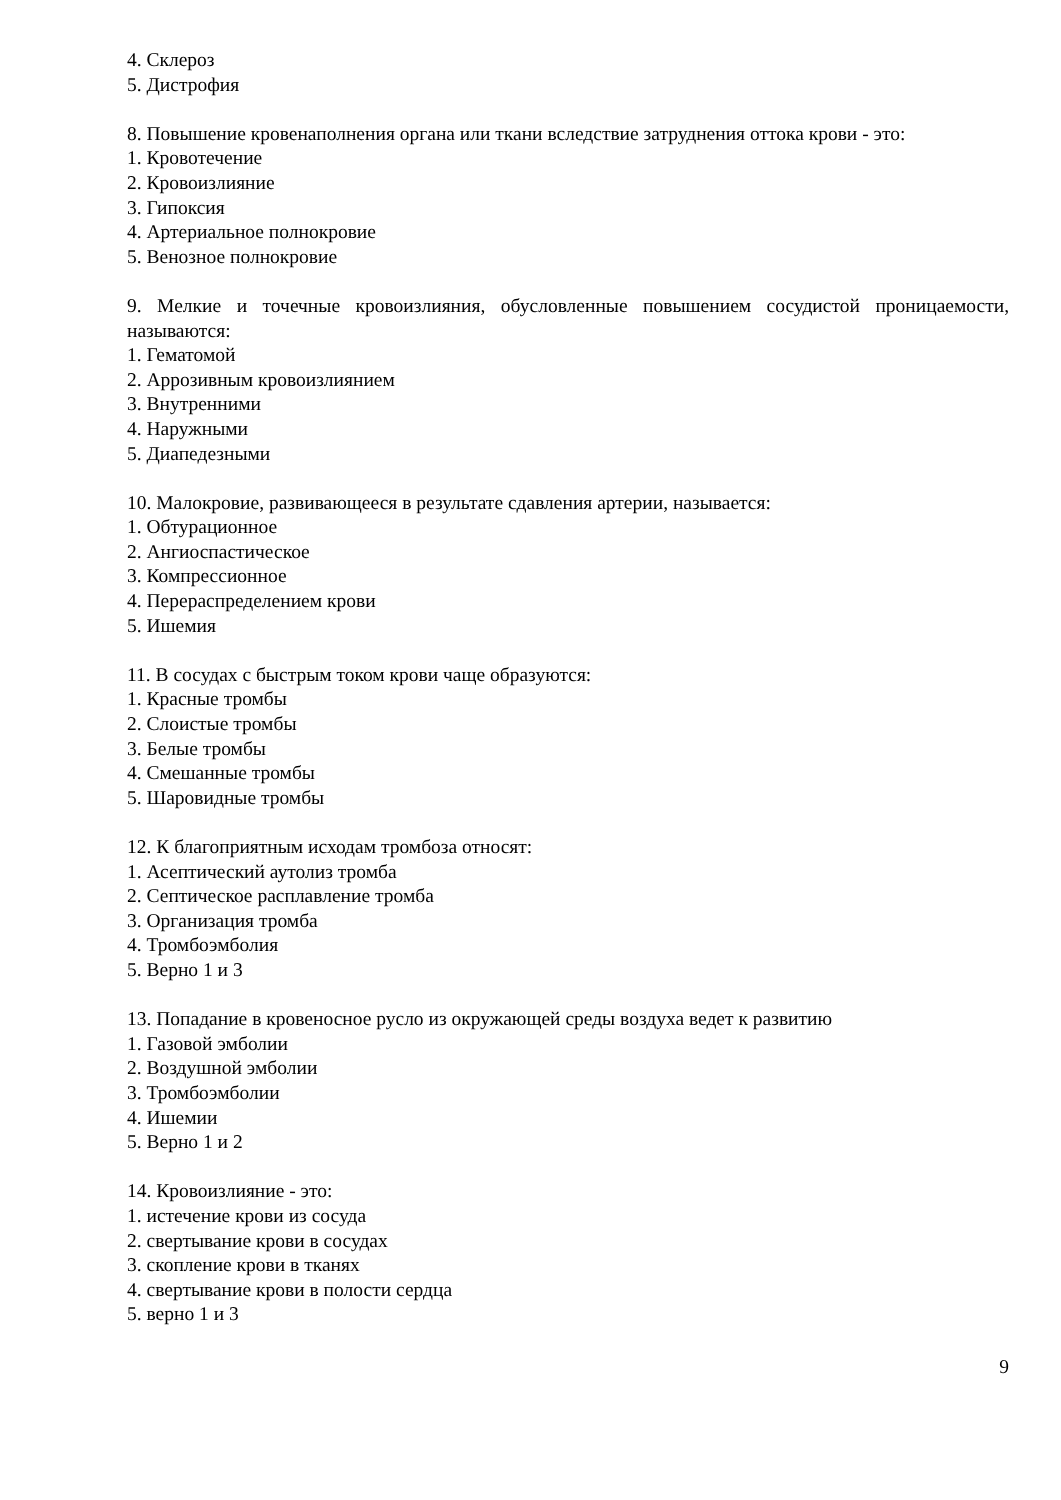4. Склероз
5. Дистрофия
8. Повышение кровенаполнения органа или ткани вследствие затруднения оттока крови - это:
1. Кровотечение
2. Кровоизлияние
3. Гипоксия
4. Артериальное полнокровие
5. Венозное полнокровие
9. Мелкие и точечные кровоизлияния, обусловленные повышением сосудистой проницаемости, называются:
1. Гематомой
2. Аррозивным кровоизлиянием
3. Внутренними
4. Наружными
5. Диапедезными
10. Малокровие, развивающееся в результате сдавления артерии, называется:
1. Обтурационное
2. Ангиоспастическое
3. Компрессионное
4. Перераспределением крови
5. Ишемия
11. В сосудах с быстрым током крови чаще образуются:
1. Красные тромбы
2. Слоистые тромбы
3. Белые тромбы
4. Смешанные тромбы
5. Шаровидные тромбы
12. К благоприятным исходам тромбоза относят:
1. Асептический аутолиз тромба
2. Септическое расплавление тромба
3. Организация тромба
4. Тромбоэмболия
5. Верно 1 и 3
13. Попадание в кровеносное русло из окружающей среды воздуха ведет к развитию
1. Газовой эмболии
2. Воздушной эмболии
3. Тромбоэмболии
4. Ишемии
5. Верно 1 и 2
14. Кровоизлияние - это:
1. истечение крови из сосуда
2. свертывание крови в сосудах
3. скопление крови в тканях
4. свертывание крови в полости сердца
5. верно 1 и 3
9